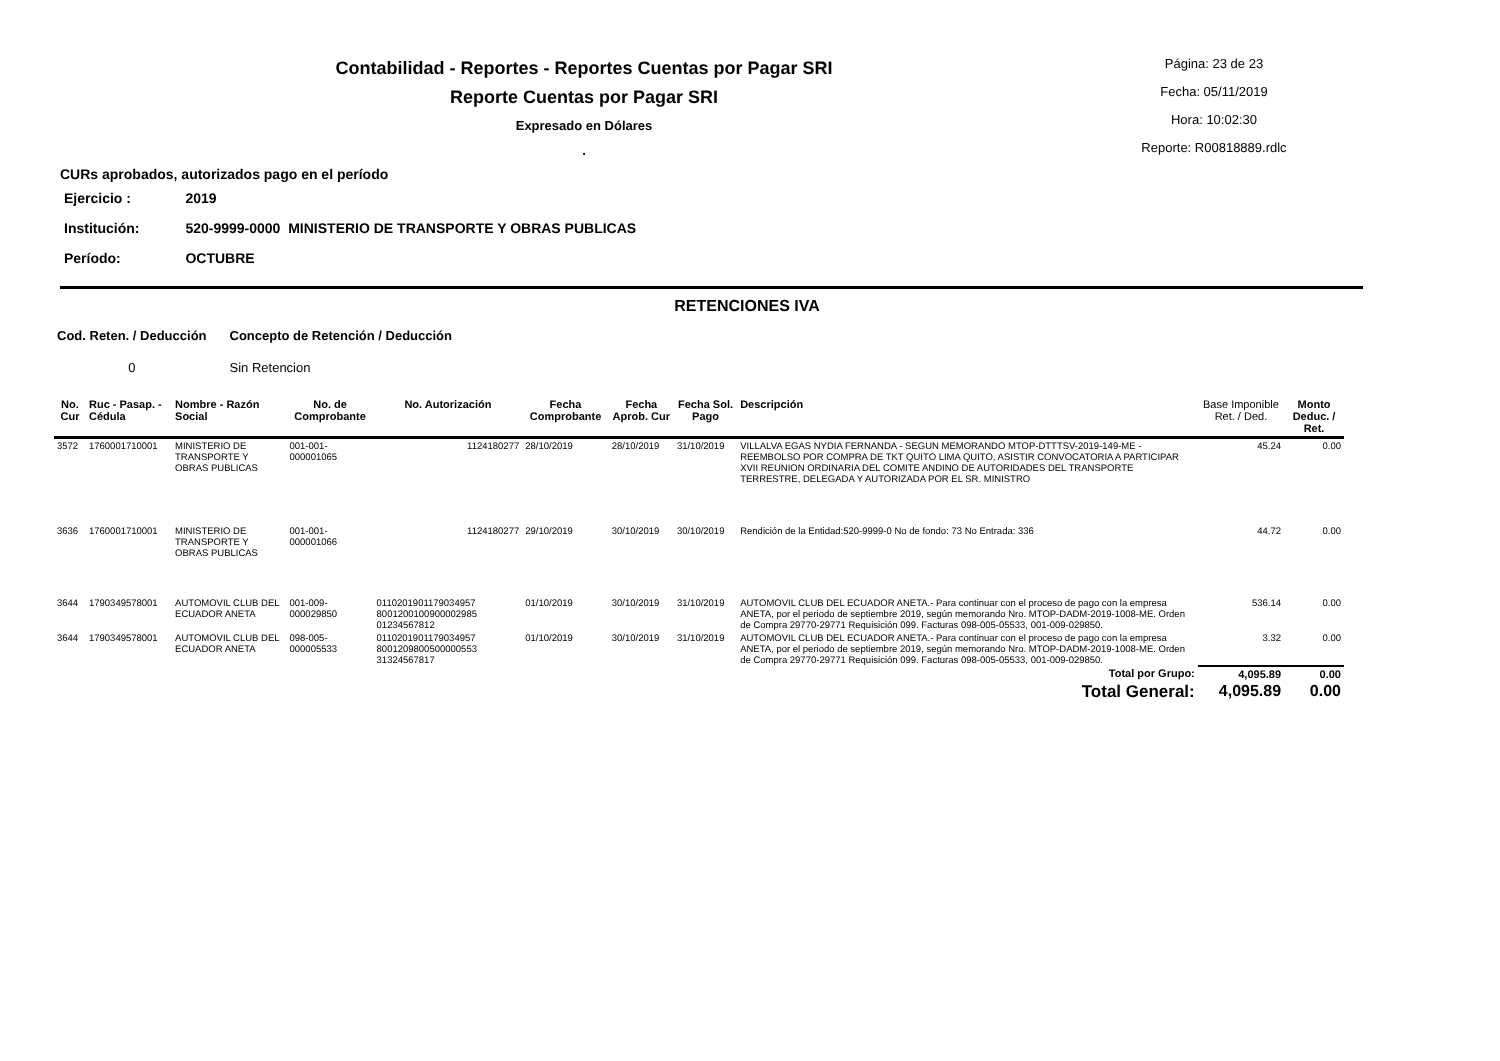Contabilidad - Reportes - Reportes Cuentas por Pagar SRI
Reporte Cuentas por Pagar SRI
Expresado en Dólares
.
Página: 23 de 23
Fecha: 05/11/2019
Hora: 10:02:30
Reporte: R00818889.rdlc
CURs aprobados, autorizados pago en el período
| Ejercicio : | 2019 |
| Institución: | 520-9999-0000 MINISTERIO DE TRANSPORTE Y OBRAS PUBLICAS |
| Período: | OCTUBRE |
RETENCIONES IVA
| Cod. Reten. / Deducción | Concepto de Retención / Deducción |
| --- | --- |
| 0 | Sin Retencion |
| No. Cur | Ruc - Pasap. - Cédula | Nombre - Razón Social | No. de Comprobante | No. Autorización | Fecha Comprobante | Fecha Aprob. Cur | Fecha Sol. Pago | Descripción | Base Imponible Ret. / Ded. | Monto Deduc. / Ret. |
| --- | --- | --- | --- | --- | --- | --- | --- | --- | --- | --- |
| 3572 | 1760001710001 | MINISTERIO DE TRANSPORTE Y OBRAS PUBLICAS | 001-001-000001065 | 1124180277 | 28/10/2019 | 28/10/2019 | 31/10/2019 | VILLALVA EGAS NYDIA FERNANDA - SEGUN MEMORANDO MTOP-DTTTSV-2019-149-ME - REEMBOLSO POR COMPRA DE TKT QUITO LIMA QUITO, ASISTIR CONVOCATORIA A PARTICIPAR XVII REUNION ORDINARIA DEL COMITE ANDINO DE AUTORIDADES DEL TRANSPORTE TERRESTRE, DELEGADA Y AUTORIZADA POR EL SR. MINISTRO | 45.24 | 0.00 |
| 3636 | 1760001710001 | MINISTERIO DE TRANSPORTE Y OBRAS PUBLICAS | 001-001-000001066 | 1124180277 | 29/10/2019 | 30/10/2019 | 30/10/2019 | Rendición de la Entidad:520-9999-0 No de fondo: 73 No Entrada: 336 | 44.72 | 0.00 |
| 3644 | 1790349578001 | AUTOMOVIL CLUB DEL ECUADOR ANETA | 001-009-000029850 | 0110201901179034957 8001200100900002985 01234567812 | 01/10/2019 | 30/10/2019 | 31/10/2019 | AUTOMOVIL CLUB DEL ECUADOR ANETA.- Para continuar con el proceso de pago con la empresa ANETA, por el periodo de septiembre 2019, según memorando Nro. MTOP-DADM-2019-1008-ME. Orden de Compra 29770-29771 Requisición 099. Facturas 098-005-05533, 001-009-029850. | 536.14 | 0.00 |
| 3644 | 1790349578001 | AUTOMOVIL CLUB DEL ECUADOR ANETA | 098-005-000005533 | 0110201901179034957 8001209800500000553 31324567817 | 01/10/2019 | 30/10/2019 | 31/10/2019 | AUTOMOVIL CLUB DEL ECUADOR ANETA.- Para continuar con el proceso de pago con la empresa ANETA, por el periodo de septiembre 2019, según memorando Nro. MTOP-DADM-2019-1008-ME. Orden de Compra 29770-29771 Requisición 099. Facturas 098-005-05533, 001-009-029850. | 3.32 | 0.00 |
| Total por Grupo: | | | | | | | | | 4,095.89 | 0.00 |
| Total General: | | | | | | | | | 4,095.89 | 0.00 |